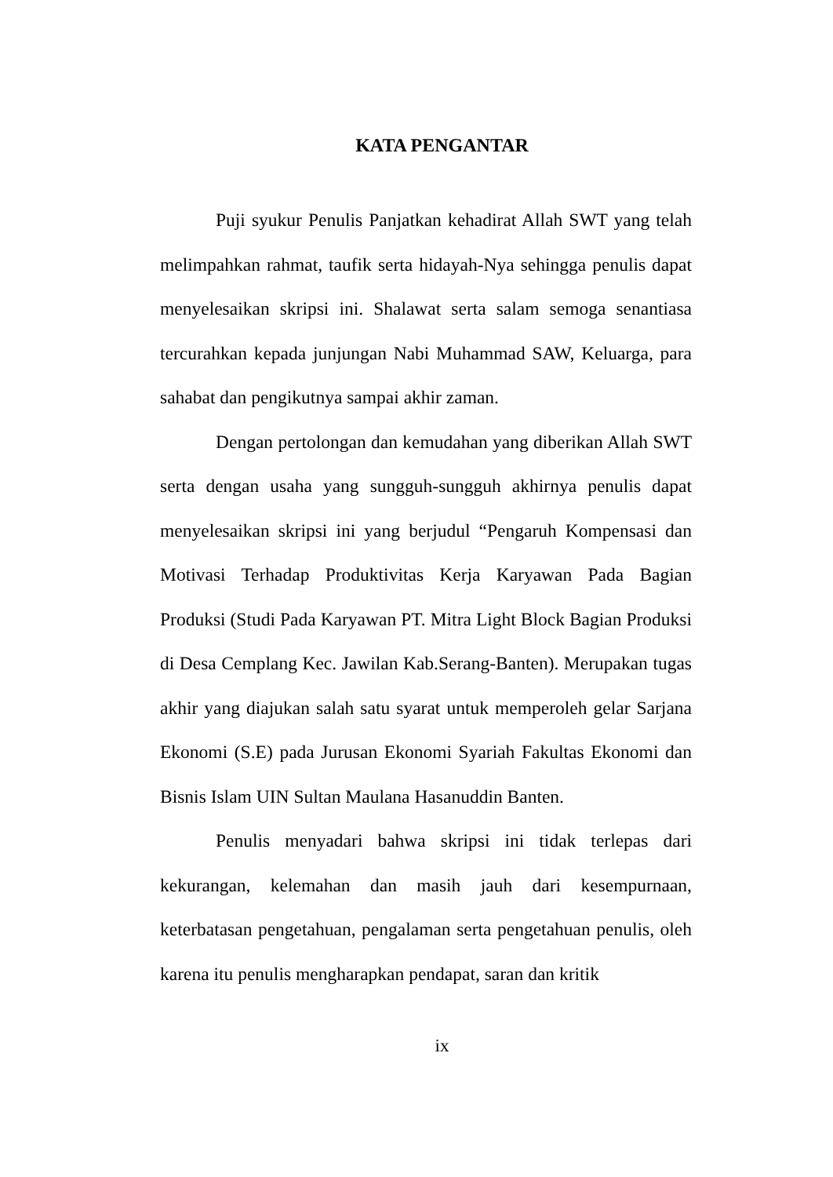KATA PENGANTAR
Puji syukur Penulis Panjatkan kehadirat Allah SWT yang telah melimpahkan rahmat, taufik serta hidayah-Nya sehingga penulis dapat menyelesaikan skripsi ini. Shalawat serta salam semoga senantiasa tercurahkan kepada junjungan Nabi Muhammad SAW, Keluarga, para sahabat dan pengikutnya sampai akhir zaman.
Dengan pertolongan dan kemudahan yang diberikan Allah SWT serta dengan usaha yang sungguh-sungguh akhirnya penulis dapat menyelesaikan skripsi ini yang berjudul “Pengaruh Kompensasi dan Motivasi Terhadap Produktivitas Kerja Karyawan Pada Bagian Produksi (Studi Pada Karyawan PT. Mitra Light Block Bagian Produksi di Desa Cemplang Kec. Jawilan Kab.Serang-Banten). Merupakan tugas akhir yang diajukan salah satu syarat untuk memperoleh gelar Sarjana Ekonomi (S.E) pada Jurusan Ekonomi Syariah Fakultas Ekonomi dan Bisnis Islam UIN Sultan Maulana Hasanuddin Banten.
Penulis menyadari bahwa skripsi ini tidak terlepas dari kekurangan, kelemahan dan masih jauh dari kesempurnaan, keterbatasan pengetahuan, pengalaman serta pengetahuan penulis, oleh karena itu penulis mengharapkan pendapat, saran dan kritik
ix